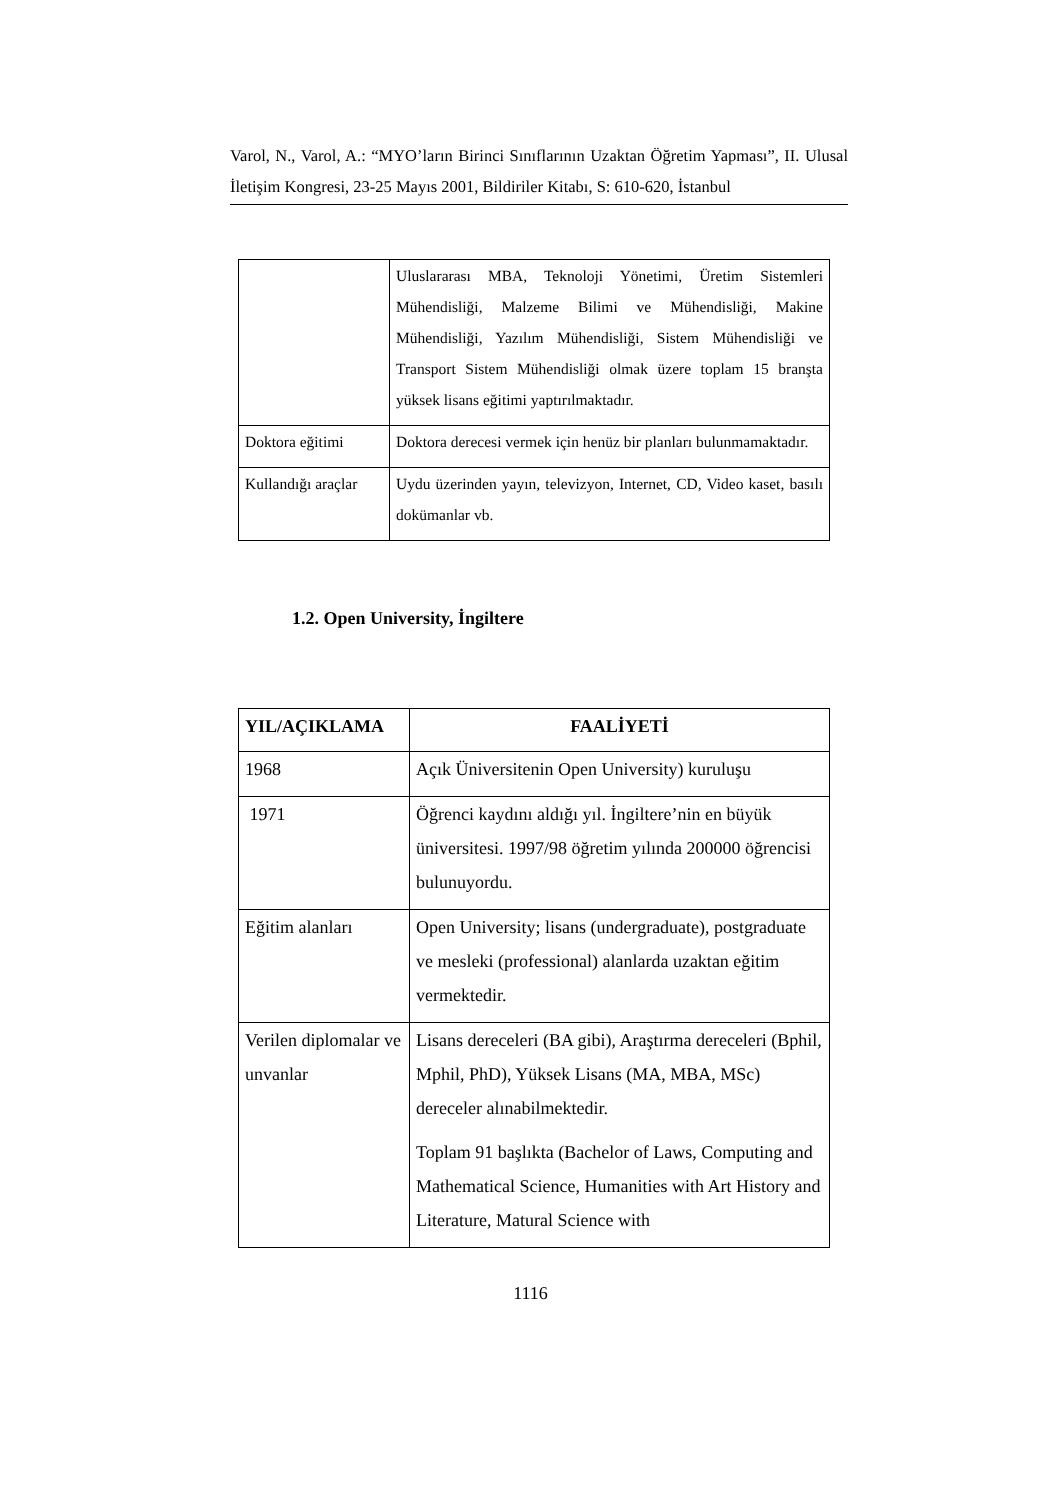Varol, N., Varol, A.: “MYO’ların Birinci Sınıflarının Uzaktan Öğretim Yapması”, II. Ulusal İletişim Kongresi, 23-25 Mayıs 2001, Bildiriler Kitabı, S: 610-620, İstanbul
| | Uluslararası MBA, Teknoloji Yönetimi, Üretim Sistemleri Mühendisliği, Malzeme Bilimi ve Mühendisliği, Makine Mühendisliği, Yazılım Mühendisliği, Sistem Mühendisliği ve Transport Sistem Mühendisliği olmak üzere toplam 15 branşta yüksek lisans eğitimi yaptırılmaktadır. |
| Doktora eğitimi | Doktora derecesi vermek için henüz bir planları bulunmamaktadır. |
| Kullandığı araçlar | Uydu üzerinden yayın, televizyon, Internet, CD, Video kaset, basılı dokümanlar vb. |
1.2. Open University, İngiltere
| YIL/AÇIKLAMA | FAALİYETİ |
| --- | --- |
| 1968 | Açık Üniversitenin Open University) kuruluşu |
| 1971 | Öğrenci kaydını aldığı yıl. İngiltere’nin en büyük üniversitesi. 1997/98 öğretim yılında 200000 öğrencisi bulunuyordu. |
| Eğitim alanları | Open University; lisans (undergraduate), postgraduate ve mesleki (professional) alanlarda uzaktan eğitim vermektedir. |
| Verilen diplomalar ve unvanlar | Lisans dereceleri (BA gibi), Araştırma dereceleri (Bphil, Mphil, PhD), Yüksek Lisans (MA, MBA, MSc) dereceler alınabilmektedir. Toplam 91 başlıkta (Bachelor of Laws, Computing and Mathematical Science, Humanities with Art History and Literature, Matural Science with |
1116